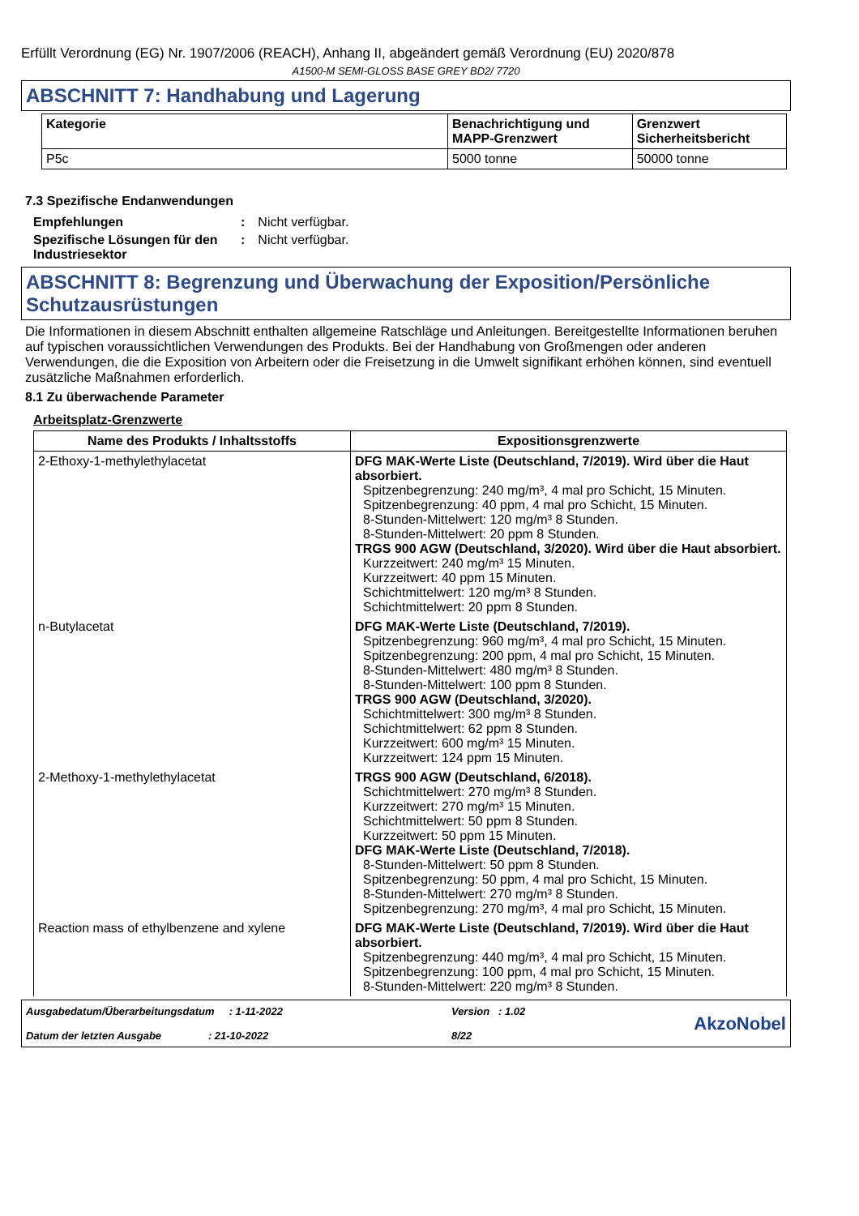Erfüllt Verordnung (EG) Nr. 1907/2006 (REACH), Anhang II, abgeändert gemäß Verordnung (EU) 2020/878
A1500-M SEMI-GLOSS BASE GREY BD2/ 7720
ABSCHNITT 7: Handhabung und Lagerung
| Kategorie | Benachrichtigung und MAPP-Grenzwert | Grenzwert Sicherheitsbericht |
| --- | --- | --- |
| P5c | 5000 tonne | 50000 tonne |
7.3 Spezifische Endanwendungen
| Empfehlungen | : | Nicht verfügbar. |
| Spezifische Lösungen für den Industriesektor | : | Nicht verfügbar. |
ABSCHNITT 8: Begrenzung und Überwachung der Exposition/Persönliche Schutzausrüstungen
Die Informationen in diesem Abschnitt enthalten allgemeine Ratschläge und Anleitungen. Bereitgestellte Informationen beruhen auf typischen voraussichtlichen Verwendungen des Produkts. Bei der Handhabung von Großmengen oder anderen Verwendungen, die die Exposition von Arbeitern oder die Freisetzung in die Umwelt signifikant erhöhen können, sind eventuell zusätzliche Maßnahmen erforderlich.
8.1 Zu überwachende Parameter
Arbeitsplatz-Grenzwerte
| Name des Produkts / Inhaltsstoffs | Expositionsgrenzwerte |
| --- | --- |
| 2-Ethoxy-1-methylethylacetat | DFG MAK-Werte Liste (Deutschland, 7/2019). Wird über die Haut absorbiert. Spitzenbegrenzung: 240 mg/m³, 4 mal pro Schicht, 15 Minuten. Spitzenbegrenzung: 40 ppm, 4 mal pro Schicht, 15 Minuten. 8-Stunden-Mittelwert: 120 mg/m³ 8 Stunden. 8-Stunden-Mittelwert: 20 ppm 8 Stunden. TRGS 900 AGW (Deutschland, 3/2020). Wird über die Haut absorbiert. Kurzzeitwert: 240 mg/m³ 15 Minuten. Kurzzeitwert: 40 ppm 15 Minuten. Schichtmittelwert: 120 mg/m³ 8 Stunden. Schichtmittelwert: 20 ppm 8 Stunden. |
| n-Butylacetat | DFG MAK-Werte Liste (Deutschland, 7/2019). Spitzenbegrenzung: 960 mg/m³, 4 mal pro Schicht, 15 Minuten. Spitzenbegrenzung: 200 ppm, 4 mal pro Schicht, 15 Minuten. 8-Stunden-Mittelwert: 480 mg/m³ 8 Stunden. 8-Stunden-Mittelwert: 100 ppm 8 Stunden. TRGS 900 AGW (Deutschland, 3/2020). Schichtmittelwert: 300 mg/m³ 8 Stunden. Schichtmittelwert: 62 ppm 8 Stunden. Kurzzeitwert: 600 mg/m³ 15 Minuten. Kurzzeitwert: 124 ppm 15 Minuten. |
| 2-Methoxy-1-methylethylacetat | TRGS 900 AGW (Deutschland, 6/2018). Schichtmittelwert: 270 mg/m³ 8 Stunden. Kurzzeitwert: 270 mg/m³ 15 Minuten. Schichtmittelwert: 50 ppm 8 Stunden. Kurzzeitwert: 50 ppm 15 Minuten. DFG MAK-Werte Liste (Deutschland, 7/2018). 8-Stunden-Mittelwert: 50 ppm 8 Stunden. Spitzenbegrenzung: 50 ppm, 4 mal pro Schicht, 15 Minuten. 8-Stunden-Mittelwert: 270 mg/m³ 8 Stunden. Spitzenbegrenzung: 270 mg/m³, 4 mal pro Schicht, 15 Minuten. |
| Reaction mass of ethylbenzene and xylene | DFG MAK-Werte Liste (Deutschland, 7/2019). Wird über die Haut absorbiert. Spitzenbegrenzung: 440 mg/m³, 4 mal pro Schicht, 15 Minuten. Spitzenbegrenzung: 100 ppm, 4 mal pro Schicht, 15 Minuten. 8-Stunden-Mittelwert: 220 mg/m³ 8 Stunden. |
Ausgabedatum/Überarbeitungsdatum : 1-11-2022
Datum der letzten Ausgabe : 21-10-2022
Version : 1.02
8/22
AkzoNobel